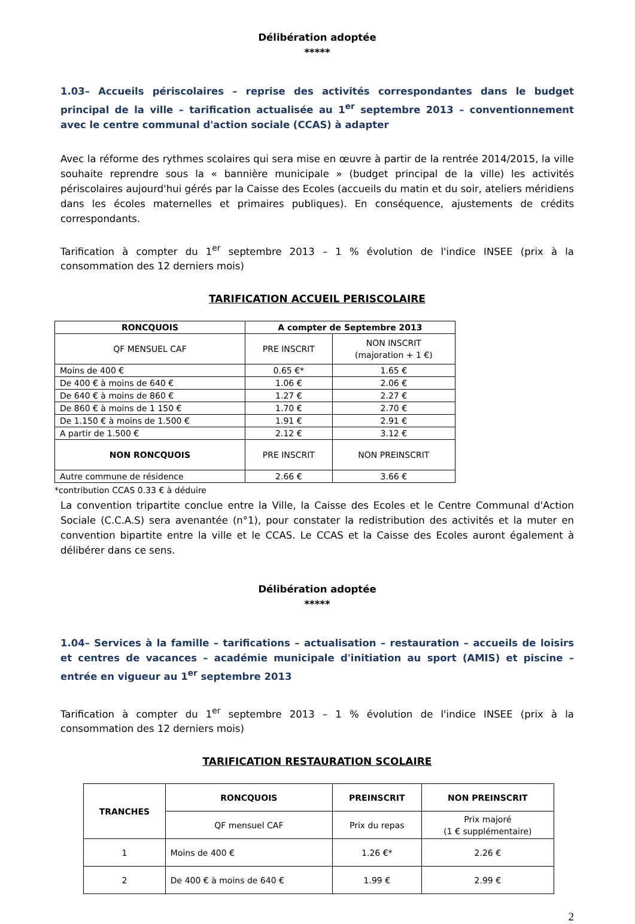Délibération adoptée
*****
1.03– Accueils périscolaires – reprise des activités correspondantes dans le budget principal de la ville – tarification actualisée au 1<sup>er</sup> septembre 2013 – conventionnement avec le centre communal d'action sociale (CCAS) à adapter
Avec la réforme des rythmes scolaires qui sera mise en œuvre à partir de la rentrée 2014/2015, la ville souhaite reprendre sous la « bannière municipale » (budget principal de la ville) les activités périscolaires aujourd'hui gérés par la Caisse des Ecoles (accueils du matin et du soir, ateliers méridiens dans les écoles maternelles et primaires publiques). En conséquence, ajustements de crédits correspondants.
Tarification à compter du 1<sup>er</sup> septembre 2013 – 1 % évolution de l'indice INSEE (prix à la consommation des 12 derniers mois)
TARIFICATION ACCUEIL PERISCOLAIRE
| RONCQUOIS | A compter de Septembre 2013 | |
| --- | --- | --- |
| QF MENSUEL CAF | PRE INSCRIT | NON INSCRIT (majoration + 1 €) |
| Moins de 400 € | 0.65 €* | 1.65 € |
| De 400 € à moins de 640 € | 1.06 € | 2.06 € |
| De 640 € à moins de 860 € | 1.27 € | 2.27 € |
| De 860 € à moins de 1 150 € | 1.70 € | 2.70 € |
| De 1.150 € à moins de 1.500 € | 1.91 € | 2.91 € |
| A partir de 1.500 € | 2.12 € | 3.12 € |
| NON RONCQUOIS | PRE INSCRIT | NON PREINSCRIT |
| Autre commune de résidence | 2.66 € | 3.66 € |
*contribution CCAS 0.33 € à déduire
La convention tripartite conclue entre la Ville, la Caisse des Ecoles et le Centre Communal d'Action Sociale (C.C.A.S) sera avenantée (n°1), pour constater la redistribution des activités et la muter en convention bipartite entre la ville et le CCAS. Le CCAS et la Caisse des Ecoles auront également à délibérer dans ce sens.
Délibération adoptée
*****
1.04– Services à la famille – tarifications – actualisation – restauration – accueils de loisirs et centres de vacances – académie municipale d'initiation au sport (AMIS) et piscine – entrée en vigueur au 1<sup>er</sup> septembre 2013
Tarification à compter du 1<sup>er</sup> septembre 2013 – 1 % évolution de l'indice INSEE (prix à la consommation des 12 derniers mois)
TARIFICATION RESTAURATION SCOLAIRE
| TRANCHES | RONCQUOIS | PREINSCRIT | NON PREINSCRIT |
| --- | --- | --- | --- |
| | QF mensuel CAF | Prix du repas | Prix majoré (1 € supplémentaire) |
| 1 | Moins de 400 € | 1.26 €* | 2.26 € |
| 2 | De 400 € à moins de 640 € | 1.99 € | 2.99 € |
2